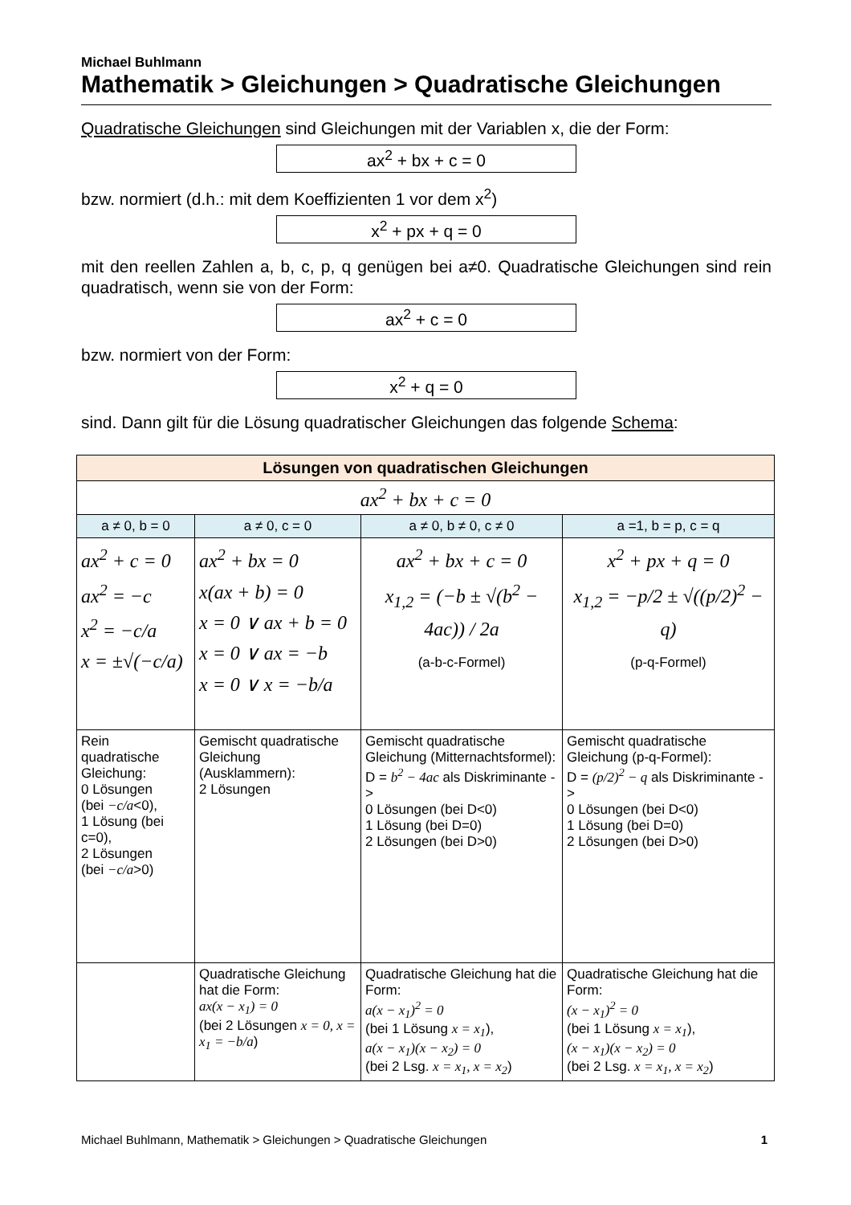Michael Buhlmann
Mathematik > Gleichungen > Quadratische Gleichungen
Quadratische Gleichungen sind Gleichungen mit der Variablen x, die der Form:
ax<sup>2</sup> + bx + c = 0
bzw. normiert (d.h.: mit dem Koeffizienten 1 vor dem x<sup>2</sup>)
x<sup>2</sup> + px + q = 0
mit den reellen Zahlen a, b, c, p, q genügen bei a≠0. Quadratische Gleichungen sind rein quadratisch, wenn sie von der Form:
ax<sup>2</sup> + c = 0
bzw. normiert von der Form:
x<sup>2</sup> + q = 0
sind. Dann gilt für die Lösung quadratischer Gleichungen das folgende Schema:
| Lösungen von quadratischen Gleichungen | | | |
| ax<sup>2</sup> + bx + c = 0 | | | |
| a ≠ 0, b = 0 | a ≠ 0, c = 0 | a ≠ 0, b ≠ 0, c ≠ 0 | a =1, b = p, c = q |
| ax<sup>2</sup> + c = 0 ax<sup>2</sup> = −c x<sup>2</sup> = −c/a x = ±√(−c/a) | ax<sup>2</sup> + bx = 0 x(ax + b) = 0 x = 0 ∨ ax + b = 0 x = 0 ∨ ax = −b x = 0 ∨ x = −b/a | ax<sup>2</sup> + bx + c = 0 x<sub>1,2</sub> = (−b ± √(b<sup>2</sup> − 4ac)) / 2a (a-b-c-Formel) | x<sup>2</sup> + px + q = 0 x<sub>1,2</sub> = −p/2 ± √((p/2)<sup>2</sup> − q) (p-q-Formel) |
| Rein quadratische Gleichung: 0 Lösungen (bei −c/a <0), 1 Lösung (bei c=0), 2 Lösungen (bei −c/a >0) | Gemischt quadratische Gleichung (Ausklammern): 2 Lösungen | Gemischt quadratische Gleichung (Mitternachtsformel): D = b<sup>2</sup> − 4ac als Diskriminante -> 0 Lösungen (bei D<0) 1 Lösung (bei D=0) 2 Lösungen (bei D>0) | Gemischt quadratische Gleichung (p-q-Formel): D = (p/2)<sup>2</sup> − q als Diskriminante -> 0 Lösungen (bei D<0) 1 Lösung (bei D=0) 2 Lösungen (bei D>0) |
| | Quadratische Gleichung hat die Form: ax(x − x<sub>1</sub>) = 0 (bei 2 Lösungen x = 0, x = x<sub>1</sub> = −b/a ) | Quadratische Gleichung hat die Form: a(x − x<sub>1</sub>)<sup>2</sup> = 0 (bei 1 Lösung x = x<sub>1</sub> ), a(x − x<sub>1</sub>)(x − x<sub>2</sub>) = 0 (bei 2 Lsg. x = x<sub>1</sub>, x = x<sub>2</sub> ) | Quadratische Gleichung hat die Form: (x − x<sub>1</sub>)<sup>2</sup> = 0 (bei 1 Lösung x = x<sub>1</sub> ), (x − x<sub>1</sub>)(x − x<sub>2</sub>) = 0 (bei 2 Lsg. x = x<sub>1</sub>, x = x<sub>2</sub> ) |
Michael Buhlmann, Mathematik > Gleichungen > Quadratische Gleichungen 1